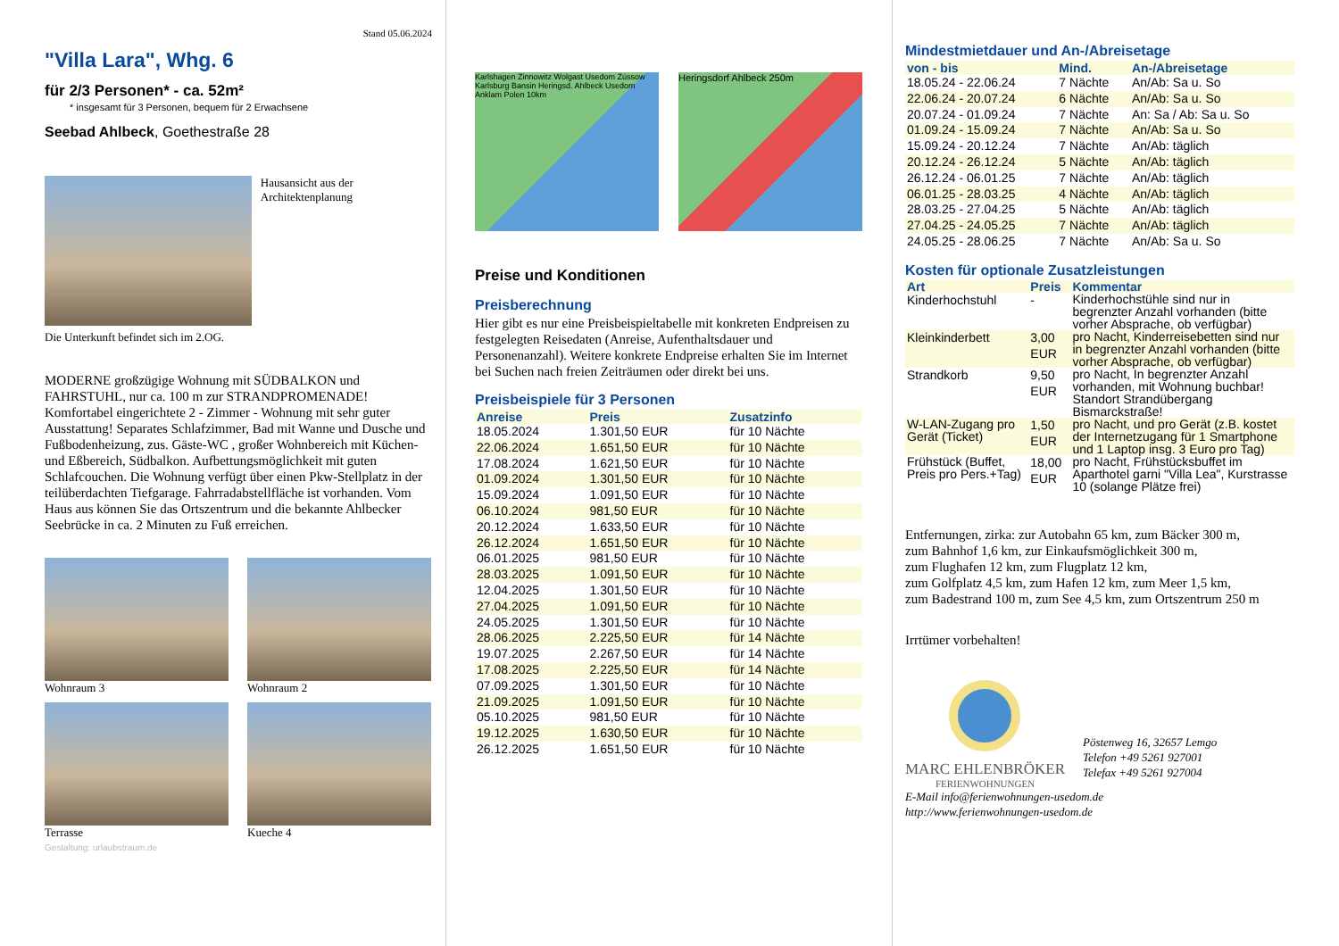Stand 05.06.2024
"Villa Lara", Whg. 6
für 2/3 Personen* - ca. 52m²
* insgesamt für 3 Personen, bequem für 2 Erwachsene
Seebad Ahlbeck, Goethestraße 28
Hausansicht aus der Architektenplanung
Die Unterkunft befindet sich im 2.OG.
MODERNE großzügige Wohnung mit SÜDBALKON und FAHRSTUHL, nur ca. 100 m zur STRANDPROMENADE! Komfortabel eingerichtete 2 - Zimmer - Wohnung mit sehr guter Ausstattung! Separates Schlafzimmer, Bad mit Wanne und Dusche und Fußbodenheizung, zus. Gäste-WC , großer Wohnbereich mit Küchen- und Eßbereich, Südbalkon. Aufbettungsmöglichkeit mit guten Schlafcouchen. Die Wohnung verfügt über einen Pkw-Stellplatz in der teilüberdachten Tiefgarage. Fahrradabstellfläche ist vorhanden. Vom Haus aus können Sie das Ortszentrum und die bekannte Ahlbecker Seebrücke in ca. 2 Minuten zu Fuß erreichen.
Wohnraum 3
Wohnraum 2
Terrasse
Kueche 4
Gestaltung: urlaubstraum.de
Karlshagen Zinnowitz Wolgast Usedom Zússow Karlsburg Bansin Heringsd. Ahlbeck Usedom Anklam Polen 10km
Heringsdorf Ahlbeck 250m
Preise und Konditionen
Preisberechnung
Hier gibt es nur eine Preisbeispieltabelle mit konkreten Endpreisen zu festgelegten Reisedaten (Anreise, Aufenthaltsdauer und Personenanzahl). Weitere konkrete Endpreise erhalten Sie im Internet bei Suchen nach freien Zeiträumen oder direkt bei uns.
Preisbeispiele für 3 Personen
| Anreise | Preis | Zusatzinfo |
| --- | --- | --- |
| 18.05.2024 | 1.301,50 EUR | für 10 Nächte |
| 22.06.2024 | 1.651,50 EUR | für 10 Nächte |
| 17.08.2024 | 1.621,50 EUR | für 10 Nächte |
| 01.09.2024 | 1.301,50 EUR | für 10 Nächte |
| 15.09.2024 | 1.091,50 EUR | für 10 Nächte |
| 06.10.2024 | 981,50 EUR | für 10 Nächte |
| 20.12.2024 | 1.633,50 EUR | für 10 Nächte |
| 26.12.2024 | 1.651,50 EUR | für 10 Nächte |
| 06.01.2025 | 981,50 EUR | für 10 Nächte |
| 28.03.2025 | 1.091,50 EUR | für 10 Nächte |
| 12.04.2025 | 1.301,50 EUR | für 10 Nächte |
| 27.04.2025 | 1.091,50 EUR | für 10 Nächte |
| 24.05.2025 | 1.301,50 EUR | für 10 Nächte |
| 28.06.2025 | 2.225,50 EUR | für 14 Nächte |
| 19.07.2025 | 2.267,50 EUR | für 14 Nächte |
| 17.08.2025 | 2.225,50 EUR | für 14 Nächte |
| 07.09.2025 | 1.301,50 EUR | für 10 Nächte |
| 21.09.2025 | 1.091,50 EUR | für 10 Nächte |
| 05.10.2025 | 981,50 EUR | für 10 Nächte |
| 19.12.2025 | 1.630,50 EUR | für 10 Nächte |
| 26.12.2025 | 1.651,50 EUR | für 10 Nächte |
Mindestmietdauer und An-/Abreisetage
| von - bis | Mind. | An-/Abreisetage |
| --- | --- | --- |
| 18.05.24 - 22.06.24 | 7 Nächte | An/Ab: Sa u. So |
| 22.06.24 - 20.07.24 | 6 Nächte | An/Ab: Sa u. So |
| 20.07.24 - 01.09.24 | 7 Nächte | An: Sa / Ab: Sa u. So |
| 01.09.24 - 15.09.24 | 7 Nächte | An/Ab: Sa u. So |
| 15.09.24 - 20.12.24 | 7 Nächte | An/Ab: täglich |
| 20.12.24 - 26.12.24 | 5 Nächte | An/Ab: täglich |
| 26.12.24 - 06.01.25 | 7 Nächte | An/Ab: täglich |
| 06.01.25 - 28.03.25 | 4 Nächte | An/Ab: täglich |
| 28.03.25 - 27.04.25 | 5 Nächte | An/Ab: täglich |
| 27.04.25 - 24.05.25 | 7 Nächte | An/Ab: täglich |
| 24.05.25 - 28.06.25 | 7 Nächte | An/Ab: Sa u. So |
Kosten für optionale Zusatzleistungen
| Art | Preis | Kommentar |
| --- | --- | --- |
| Kinderhochstuhl | - | Kinderhochstühle sind nur in begrenzter Anzahl vorhanden (bitte vorher Absprache, ob verfügbar) |
| Kleinkinderbett | 3,00 EUR | pro Nacht, Kinderreisebetten sind nur in begrenzter Anzahl vorhanden (bitte vorher Absprache, ob verfügbar) |
| Strandkorb | 9,50 EUR | pro Nacht, In begrenzter Anzahl vorhanden, mit Wohnung buchbar! Standort Strandübergang Bismarckstraße! |
| W-LAN-Zugang pro Gerät (Ticket) | 1,50 EUR | pro Nacht, und pro Gerät (z.B. kostet der Internetzugang für 1 Smartphone und 1 Laptop insg. 3 Euro pro Tag) |
| Frühstück (Buffet, Preis pro Pers.+Tag) | 18,00 EUR | pro Nacht, Frühstücksbuffet im Aparthotel garni "Villa Lea", Kurstrasse 10 (solange Plätze frei) |
Entfernungen, zirka: zur Autobahn 65 km, zum Bäcker 300 m,
zum Bahnhof 1,6 km, zur Einkaufsmöglichkeit 300 m,
zum Flughafen 12 km, zum Flugplatz 12 km,
zum Golfplatz 4,5 km, zum Hafen 12 km, zum Meer 1,5 km,
zum Badestrand 100 m, zum See 4,5 km, zum Ortszentrum 250 m
Irrtümer vorbehalten!
MARC EHLENBRÖKER
FERIENWOHNUNGEN
Pöstenweg 16, 32657 Lemgo
Telefon +49 5261 927001
Telefax +49 5261 927004
E-Mail info@ferienwohnungen-usedom.de
http://www.ferienwohnungen-usedom.de